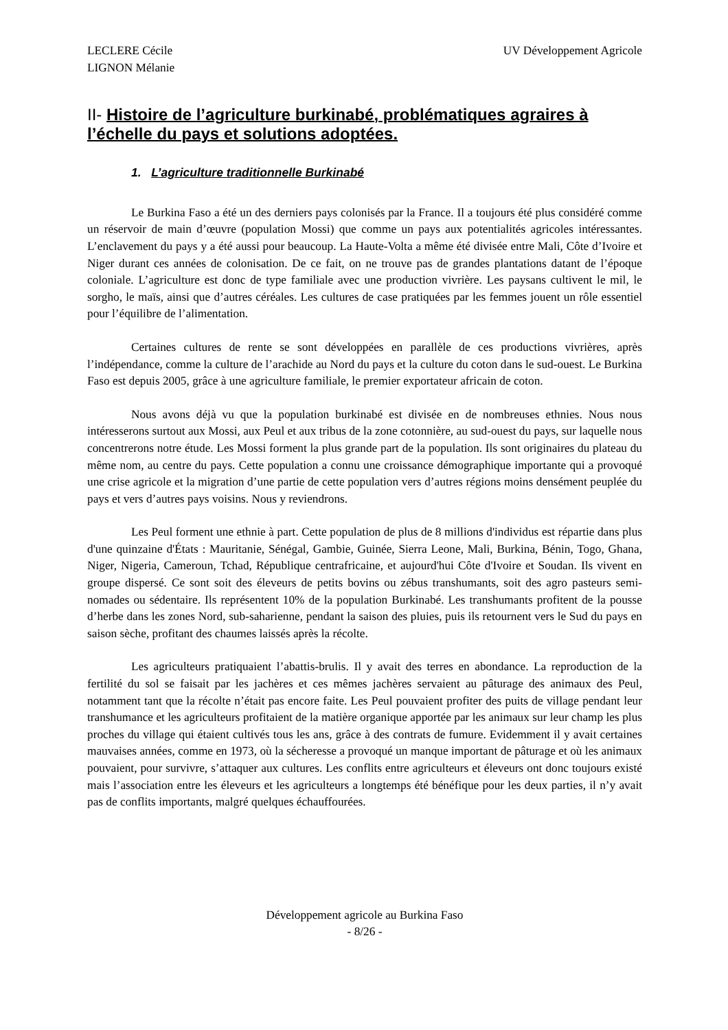LECLERE Cécile
LIGNON Mélanie
UV Développement Agricole
II- Histoire de l’agriculture burkinabé, problématiques agraires à l’échelle du pays et solutions adoptées.
1. L’agriculture traditionnelle Burkinabé
Le Burkina Faso a été un des derniers pays colonisés par la France. Il a toujours été plus considéré comme un réservoir de main d’œuvre (population Mossi) que comme un pays aux potentialités agricoles intéressantes. L’enclavement du pays y a été aussi pour beaucoup. La Haute-Volta a même été divisée entre Mali, Côte d’Ivoire et Niger durant ces années de colonisation. De ce fait, on ne trouve pas de grandes plantations datant de l’époque coloniale. L’agriculture est donc de type familiale avec une production vivrière. Les paysans cultivent le mil, le sorgho, le maïs, ainsi que d’autres céréales. Les cultures de case pratiquées par les femmes jouent un rôle essentiel pour l’équilibre de l’alimentation.
Certaines cultures de rente se sont développées en parallèle de ces productions vivrières, après l’indépendance, comme la culture de l’arachide au Nord du pays et la culture du coton dans le sud-ouest. Le Burkina Faso est depuis 2005, grâce à une agriculture familiale, le premier exportateur africain de coton.
Nous avons déjà vu que la population burkinabé est divisée en de nombreuses ethnies. Nous nous intéresserons surtout aux Mossi, aux Peul et aux tribus de la zone cotonnière, au sud-ouest du pays, sur laquelle nous concentrerons notre étude. Les Mossi forment la plus grande part de la population. Ils sont originaires du plateau du même nom, au centre du pays. Cette population a connu une croissance démographique importante qui a provoqué une crise agricole et la migration d’une partie de cette population vers d’autres régions moins densément peuplée du pays et vers d’autres pays voisins. Nous y reviendrons.
Les Peul forment une ethnie à part. Cette population de plus de 8 millions d'individus est répartie dans plus d'une quinzaine d'États : Mauritanie, Sénégal, Gambie, Guinée, Sierra Leone, Mali, Burkina, Bénin, Togo, Ghana, Niger, Nigeria, Cameroun, Tchad, République centrafricaine, et aujourd'hui Côte d'Ivoire et Soudan. Ils vivent en groupe dispersé. Ce sont soit des éleveurs de petits bovins ou zébus transhumants, soit des agro pasteurs semi-nomades ou sédentaire. Ils représentent 10% de la population Burkinabé. Les transhumants profitent de la pousse d’herbe dans les zones Nord, sub-saharienne, pendant la saison des pluies, puis ils retournent vers le Sud du pays en saison sèche, profitant des chaumes laissés après la récolte.
Les agriculteurs pratiquaient l’abattis-brulis. Il y avait des terres en abondance. La reproduction de la fertilité du sol se faisait par les jachères et ces mêmes jachères servaient au pâturage des animaux des Peul, notamment tant que la récolte n’était pas encore faite. Les Peul pouvaient profiter des puits de village pendant leur transhumance et les agriculteurs profitaient de la matière organique apportée par les animaux sur leur champ les plus proches du village qui étaient cultivés tous les ans, grâce à des contrats de fumure. Evidemment il y avait certaines mauvaises années, comme en 1973, où la sécheresse a provoqué un manque important de pâturage et où les animaux pouvaient, pour survivre, s’attaquer aux cultures. Les conflits entre agriculteurs et éleveurs ont donc toujours existé mais l’association entre les éleveurs et les agriculteurs a longtemps été bénéfique pour les deux parties, il n’y avait pas de conflits importants, malgré quelques échauffourées.
Développement agricole au Burkina Faso
- 8/26 -